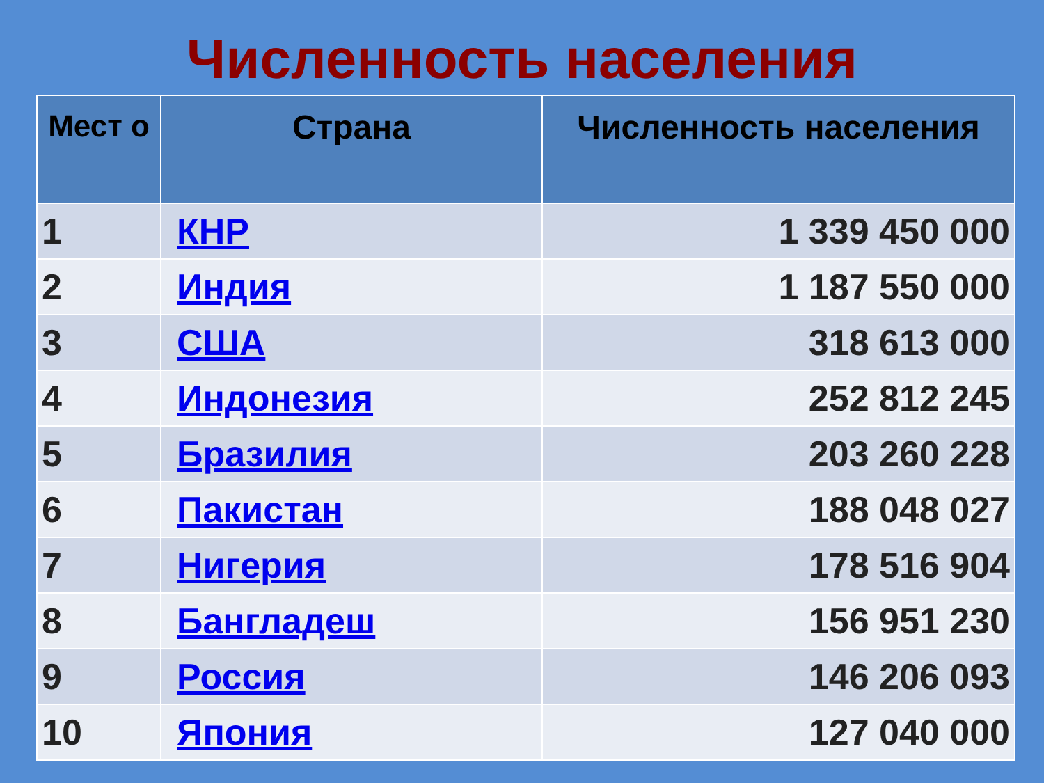Численность населения
| Мест о | Страна | Численность населения |
| --- | --- | --- |
| 1 | КНР | 1 339 450 000 |
| 2 | Индия | 1 187 550 000 |
| 3 | США | 318 613 000 |
| 4 | Индонезия | 252 812 245 |
| 5 | Бразилия | 203 260 228 |
| 6 | Пакистан | 188 048 027 |
| 7 | Нигерия | 178 516 904 |
| 8 | Бангладеш | 156 951 230 |
| 9 | Россия | 146 206 093 |
| 10 | Япония | 127 040 000 |